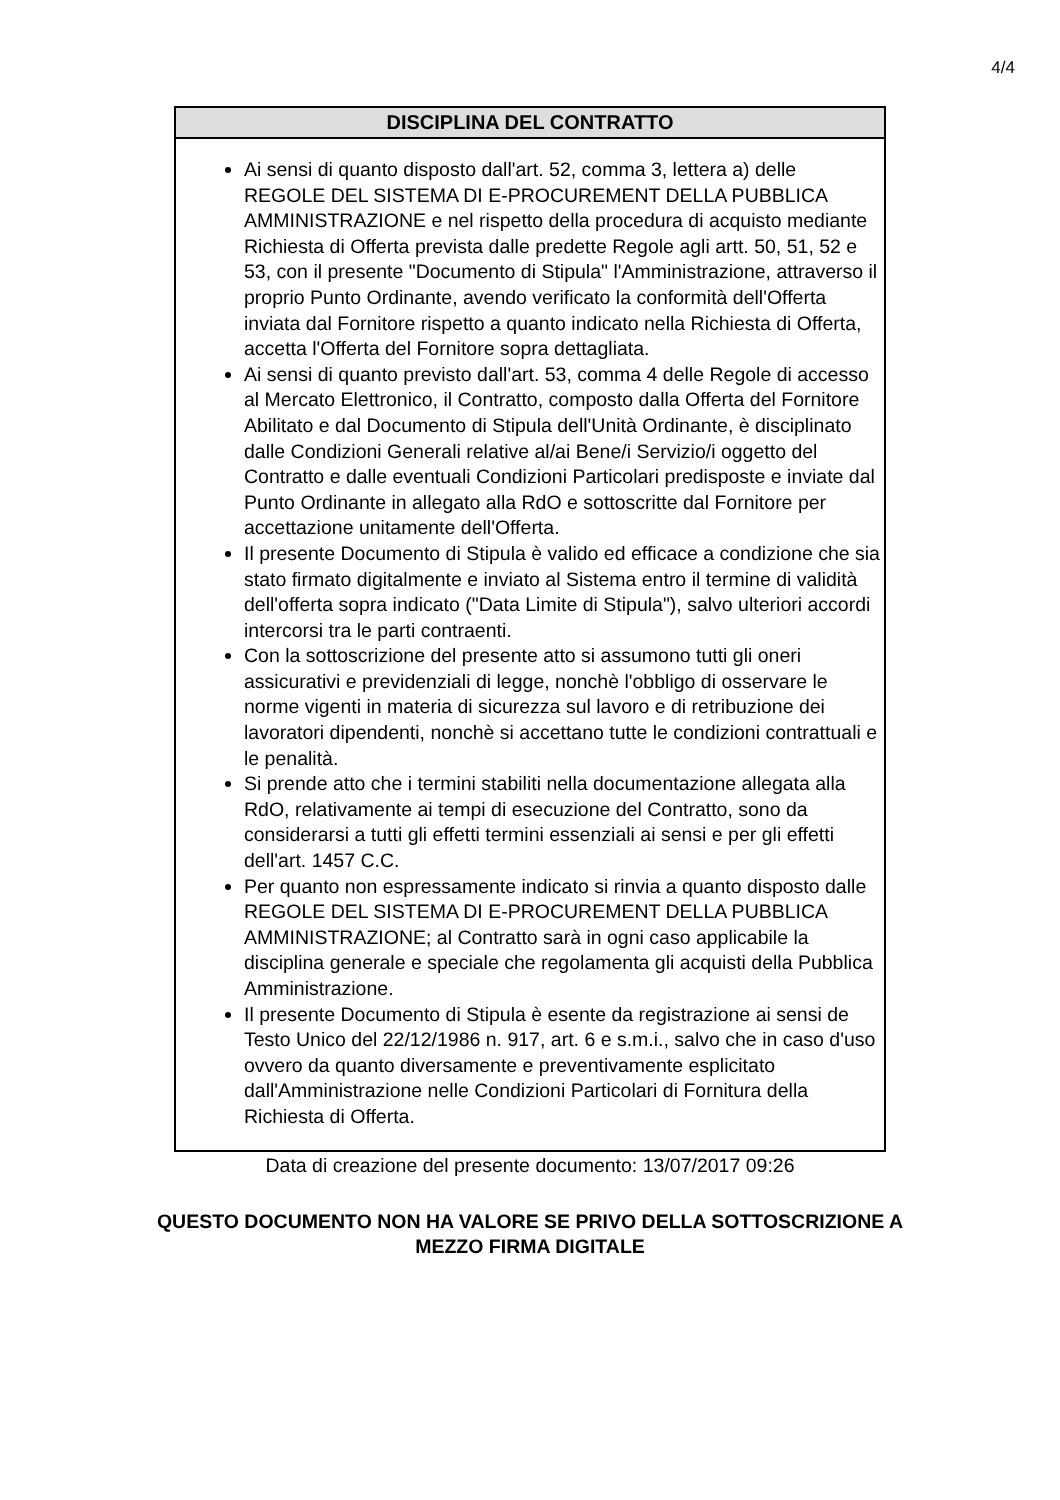4/4
| DISCIPLINA DEL CONTRATTO |
| --- |
| Ai sensi di quanto disposto dall'art. 52, comma 3, lettera a) delle REGOLE DEL SISTEMA DI E-PROCUREMENT DELLA PUBBLICA AMMINISTRAZIONE e nel rispetto della procedura di acquisto mediante Richiesta di Offerta prevista dalle predette Regole agli artt. 50, 51, 52 e 53, con il presente "Documento di Stipula" l'Amministrazione, attraverso il proprio Punto Ordinante, avendo verificato la conformità dell'Offerta inviata dal Fornitore rispetto a quanto indicato nella Richiesta di Offerta, accetta l'Offerta del Fornitore sopra dettagliata. Ai sensi di quanto previsto dall'art. 53, comma 4 delle Regole di accesso al Mercato Elettronico, il Contratto, composto dalla Offerta del Fornitore Abilitato e dal Documento di Stipula dell'Unità Ordinante, è disciplinato dalle Condizioni Generali relative al/ai Bene/i Servizio/i oggetto del Contratto e dalle eventuali Condizioni Particolari predisposte e inviate dal Punto Ordinante in allegato alla RdO e sottoscritte dal Fornitore per accettazione unitamente dell'Offerta. Il presente Documento di Stipula è valido ed efficace a condizione che sia stato firmato digitalmente e inviato al Sistema entro il termine di validità dell'offerta sopra indicato ("Data Limite di Stipula"), salvo ulteriori accordi intercorsi tra le parti contraenti. Con la sottoscrizione del presente atto si assumono tutti gli oneri assicurativi e previdenziali di legge, nonchè l'obbligo di osservare le norme vigenti in materia di sicurezza sul lavoro e di retribuzione dei lavoratori dipendenti, nonchè si accettano tutte le condizioni contrattuali e le penalità. Si prende atto che i termini stabiliti nella documentazione allegata alla RdO, relativamente ai tempi di esecuzione del Contratto, sono da considerarsi a tutti gli effetti termini essenziali ai sensi e per gli effetti dell'art. 1457 C.C. Per quanto non espressamente indicato si rinvia a quanto disposto dalle REGOLE DEL SISTEMA DI E-PROCUREMENT DELLA PUBBLICA AMMINISTRAZIONE; al Contratto sarà in ogni caso applicabile la disciplina generale e speciale che regolamenta gli acquisti della Pubblica Amministrazione. Il presente Documento di Stipula è esente da registrazione ai sensi de Testo Unico del 22/12/1986 n. 917, art. 6 e s.m.i., salvo che in caso d'uso ovvero da quanto diversamente e preventivamente esplicitato dall'Amministrazione nelle Condizioni Particolari di Fornitura della Richiesta di Offerta. |
Data di creazione del presente documento: 13/07/2017 09:26
QUESTO DOCUMENTO NON HA VALORE SE PRIVO DELLA SOTTOSCRIZIONE A
MEZZO FIRMA DIGITALE